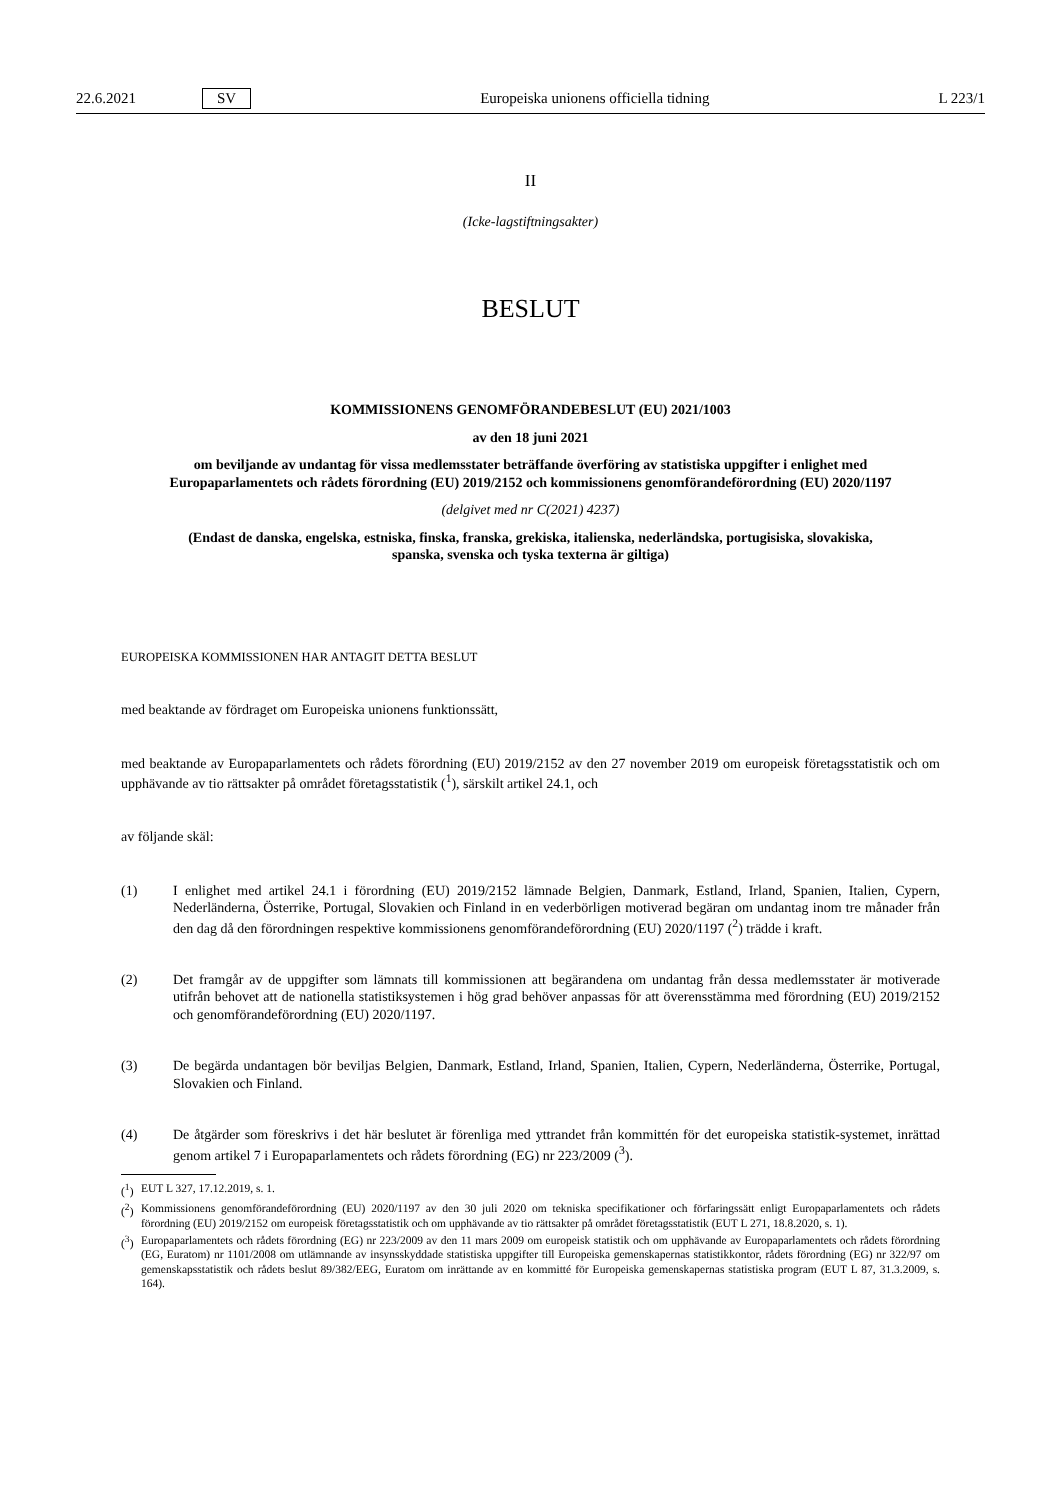22.6.2021 SV Europeiska unionens officiella tidning L 223/1
II
(Icke-lagstiftningsakter)
BESLUT
KOMMISSIONENS GENOMFÖRANDEBESLUT (EU) 2021/1003
av den 18 juni 2021
om beviljande av undantag för vissa medlemsstater beträffande överföring av statistiska uppgifter i enlighet med Europaparlamentets och rådets förordning (EU) 2019/2152 och kommissionens genomförandeförordning (EU) 2020/1197
(delgivet med nr C(2021) 4237)
(Endast de danska, engelska, estniska, finska, franska, grekiska, italienska, nederländska, portugisiska, slovakiska, spanska, svenska och tyska texterna är giltiga)
EUROPEISKA KOMMISSIONEN HAR ANTAGIT DETTA BESLUT
med beaktande av fördraget om Europeiska unionens funktionssätt,
med beaktande av Europaparlamentets och rådets förordning (EU) 2019/2152 av den 27 november 2019 om europeisk företagsstatistik och om upphävande av tio rättsakter på området företagsstatistik (<sup>1</sup>), särskilt artikel 24.1, och
av följande skäl:
(1) I enlighet med artikel 24.1 i förordning (EU) 2019/2152 lämnade Belgien, Danmark, Estland, Irland, Spanien, Italien, Cypern, Nederländerna, Österrike, Portugal, Slovakien och Finland in en vederbörligen motiverad begäran om undantag inom tre månader från den dag då den förordningen respektive kommissionens genomförandeförordning (EU) 2020/1197 (<sup>2</sup>) trädde i kraft.
(2) Det framgår av de uppgifter som lämnats till kommissionen att begärandena om undantag från dessa medlemsstater är motiverade utifrån behovet att de nationella statistiksystemen i hög grad behöver anpassas för att överensstämma med förordning (EU) 2019/2152 och genomförandeförordning (EU) 2020/1197.
(3) De begärda undantagen bör beviljas Belgien, Danmark, Estland, Irland, Spanien, Italien, Cypern, Nederländerna, Österrike, Portugal, Slovakien och Finland.
(4) De åtgärder som föreskrivs i det här beslutet är förenliga med yttrandet från kommittén för det europeiska statistik-systemet, inrättad genom artikel 7 i Europaparlamentets och rådets förordning (EG) nr 223/2009 (<sup>3</sup>).
(<sup>1</sup>) EUT L 327, 17.12.2019, s. 1.
(<sup>2</sup>) Kommissionens genomförandeförordning (EU) 2020/1197 av den 30 juli 2020 om tekniska specifikationer och förfaringssätt enligt Europaparlamentets och rådets förordning (EU) 2019/2152 om europeisk företagsstatistik och om upphävande av tio rättsakter på området företagsstatistik (EUT L 271, 18.8.2020, s. 1).
(<sup>3</sup>) Europaparlamentets och rådets förordning (EG) nr 223/2009 av den 11 mars 2009 om europeisk statistik och om upphävande av Europaparlamentets och rådets förordning (EG, Euratom) nr 1101/2008 om utlämnande av insynsskyddade statistiska uppgifter till Europeiska gemenskapernas statistikkontor, rådets förordning (EG) nr 322/97 om gemenskapsstatistik och rådets beslut 89/382/EEG, Euratom om inrättande av en kommitté för Europeiska gemenskapernas statistiska program (EUT L 87, 31.3.2009, s. 164).